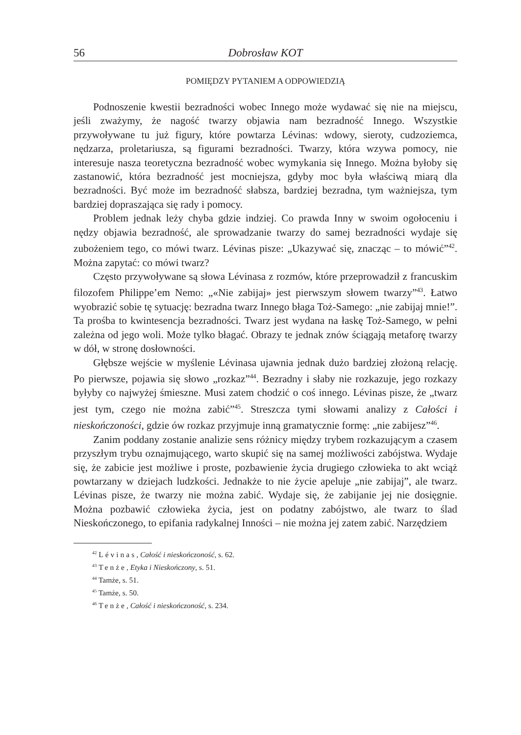56 Dobrosław KOT
POMIĘDZY PYTANIEM A ODPOWIEDZIĄ
Podnoszenie kwestii bezradności wobec Innego może wydawać się nie na miejscu, jeśli zważymy, że nagość twarzy objawia nam bezradność Innego. Wszystkie przywoływane tu już figury, które powtarza Lévinas: wdowy, sieroty, cudzoziemca, nędzarza, proletariusza, są figurami bezradności. Twarzy, która wzywa pomocy, nie interesuje nasza teoretyczna bezradność wobec wymykania się Innego. Można byłoby się zastanowić, która bezradność jest mocniejsza, gdyby moc była właściwą miarą dla bezradności. Być może im bezradność słabsza, bardziej bezradna, tym ważniejsza, tym bardziej dopraszająca się rady i pomocy.
Problem jednak leży chyba gdzie indziej. Co prawda Inny w swoim ogołoceniu i nędzy objawia bezradność, ale sprowadzanie twarzy do samej bezradności wydaje się zubożeniem tego, co mówi twarz. Lévinas pisze: „Ukazywać się, znacząc – to mówić”<sup>42</sup>. Można zapytać: co mówi twarz?
Często przywoływane są słowa Lévinasa z rozmów, które przeprowadził z francuskim filozofem Philippe’em Nemo: „«Nie zabijaj» jest pierwszym słowem twarzy”<sup>43</sup>. Łatwo wyobrazić sobie tę sytuację: bezradna twarz Innego błaga Toż-Samego: „nie zabijaj mnie!”. Ta prośba to kwintesencja bezradności. Twarz jest wydana na łaskę Toż-Samego, w pełni zależna od jego woli. Może tylko błagać. Obrazy te jednak znów ściągają metaforę twarzy w dół, w stronę dosłowności.
Głębsze wejście w myślenie Lévinasa ujawnia jednak dużo bardziej złożoną relację. Po pierwsze, pojawia się słowo „rozkaz”<sup>44</sup>. Bezradny i słaby nie rozkazuje, jego rozkazy byłyby co najwyżej śmieszne. Musi zatem chodzić o coś innego. Lévinas pisze, że „twarz jest tym, czego nie można zabić”<sup>45</sup>. Streszcza tymi słowami analizy z Całości i nieskończoności, gdzie ów rozkaz przyjmuje inną gramatycznie formę: „nie zabijesz”<sup>46</sup>.
Zanim poddany zostanie analizie sens różnicy między trybem rozkazującym a czasem przyszłym trybu oznajmującego, warto skupić się na samej możliwości zabójstwa. Wydaje się, że zabicie jest możliwe i proste, pozbawienie życia drugiego człowieka to akt wciąż powtarzany w dziejach ludzkości. Jednakże to nie życie apeluje „nie zabijaj”, ale twarz. Lévinas pisze, że twarzy nie można zabić. Wydaje się, że zabijanie jej nie dosięgnie. Można pozbawić człowieka życia, jest on podatny zabójstwo, ale twarz to ślad Nieskończonego, to epifania radykalnej Inności – nie można jej zatem zabić. Narzędziem
<sup>42</sup> Lévinas, Całość i nieskończoność, s. 62.
<sup>43</sup> Tenże, Etyka i Nieskończony, s. 51.
<sup>44</sup> Tamże, s. 51.
<sup>45</sup> Tamże, s. 50.
<sup>46</sup> Tenże, Całość i nieskończoność, s. 234.